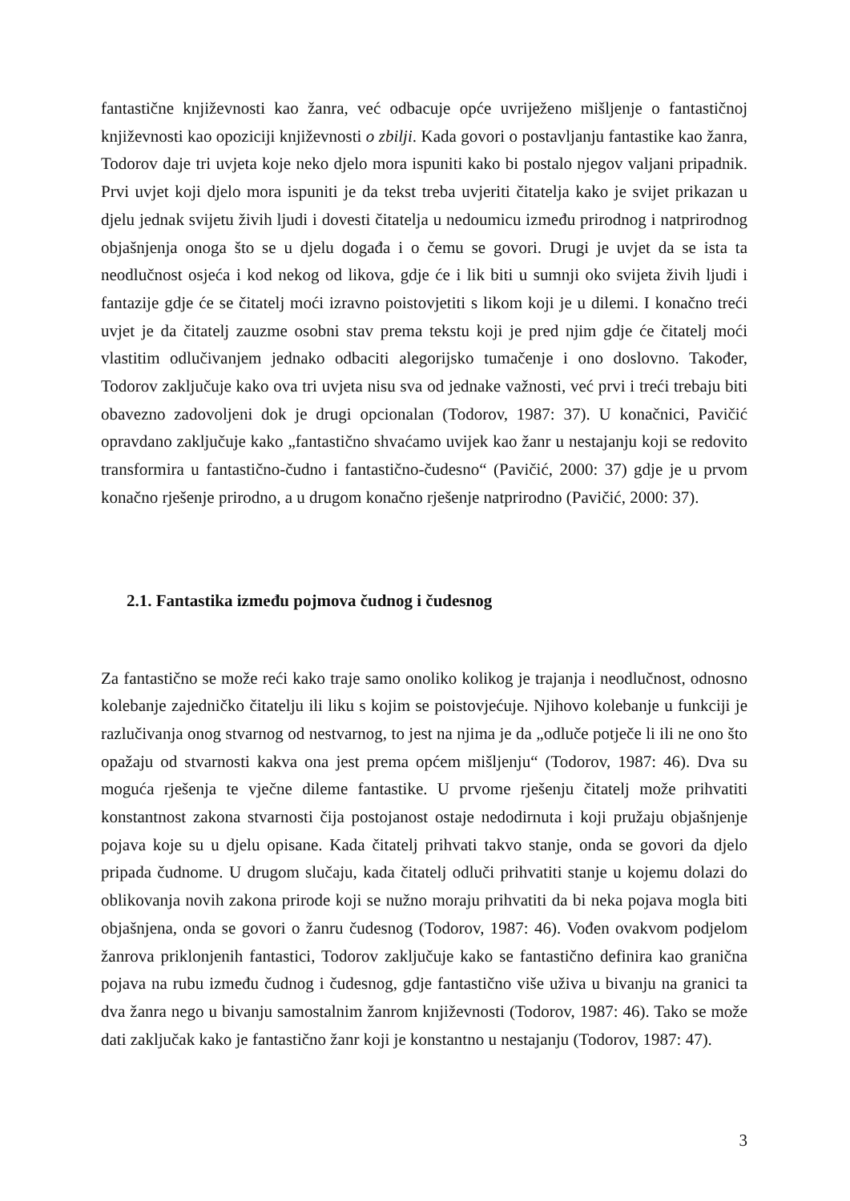fantastične književnosti kao žanra, već odbacuje opće uvriježeno mišljenje o fantastičnoj književnosti kao opoziciji književnosti o zbilji. Kada govori o postavljanju fantastike kao žanra, Todorov daje tri uvjeta koje neko djelo mora ispuniti kako bi postalo njegov valjani pripadnik. Prvi uvjet koji djelo mora ispuniti je da tekst treba uvjeriti čitatelja kako je svijet prikazan u djelu jednak svijetu živih ljudi i dovesti čitatelja u nedoumicu između prirodnog i natprirodnog objašnjenja onoga što se u djelu događa i o čemu se govori. Drugi je uvjet da se ista ta neodlučnost osjeća i kod nekog od likova, gdje će i lik biti u sumnji oko svijeta živih ljudi i fantazije gdje će se čitatelj moći izravno poistovjetiti s likom koji je u dilemi. I konačno treći uvjet je da čitatelj zauzme osobni stav prema tekstu koji je pred njim gdje će čitatelj moći vlastitim odlučivanjem jednako odbaciti alegorijsko tumačenje i ono doslovno. Također, Todorov zaključuje kako ova tri uvjeta nisu sva od jednake važnosti, već prvi i treći trebaju biti obavezno zadovoljeni dok je drugi opcionalan (Todorov, 1987: 37). U konačnici, Pavičić opravdano zaključuje kako „fantastično shvaćamo uvijek kao žanr u nestajanju koji se redovito transformira u fantastično-čudno i fantastično-čudesno“ (Pavičić, 2000: 37) gdje je u prvom konačno rješenje prirodno, a u drugom konačno rješenje natprirodno (Pavičić, 2000: 37).
2.1. Fantastika između pojmova čudnog i čudesnog
Za fantastično se može reći kako traje samo onoliko kolikog je trajanja i neodlučnost, odnosno kolebanje zajedničko čitatelju ili liku s kojim se poistovjećuje. Njihovo kolebanje u funkciji je razlučivanja onog stvarnog od nestvarnog, to jest na njima je da „odluče potječe li ili ne ono što opažaju od stvarnosti kakva ona jest prema općem mišljenju“ (Todorov, 1987: 46). Dva su moguća rješenja te vječne dileme fantastike. U prvome rješenju čitatelj može prihvatiti konstantnost zakona stvarnosti čija postojanost ostaje nedodirnuta i koji pružaju objašnjenje pojava koje su u djelu opisane. Kada čitatelj prihvati takvo stanje, onda se govori da djelo pripada čudnome. U drugom slučaju, kada čitatelj odluči prihvatiti stanje u kojemu dolazi do oblikovanja novih zakona prirode koji se nužno moraju prihvatiti da bi neka pojava mogla biti objašnjena, onda se govori o žanru čudesnog (Todorov, 1987: 46). Vođen ovakvom podjelom žanrova priklonjenih fantastici, Todorov zaključuje kako se fantastično definira kao granična pojava na rubu između čudnog i čudesnog, gdje fantastično više uživa u bivanju na granici ta dva žanra nego u bivanju samostalnim žanrom književnosti (Todorov, 1987: 46). Tako se može dati zaključak kako je fantastično žanr koji je konstantno u nestajanju (Todorov, 1987: 47).
3